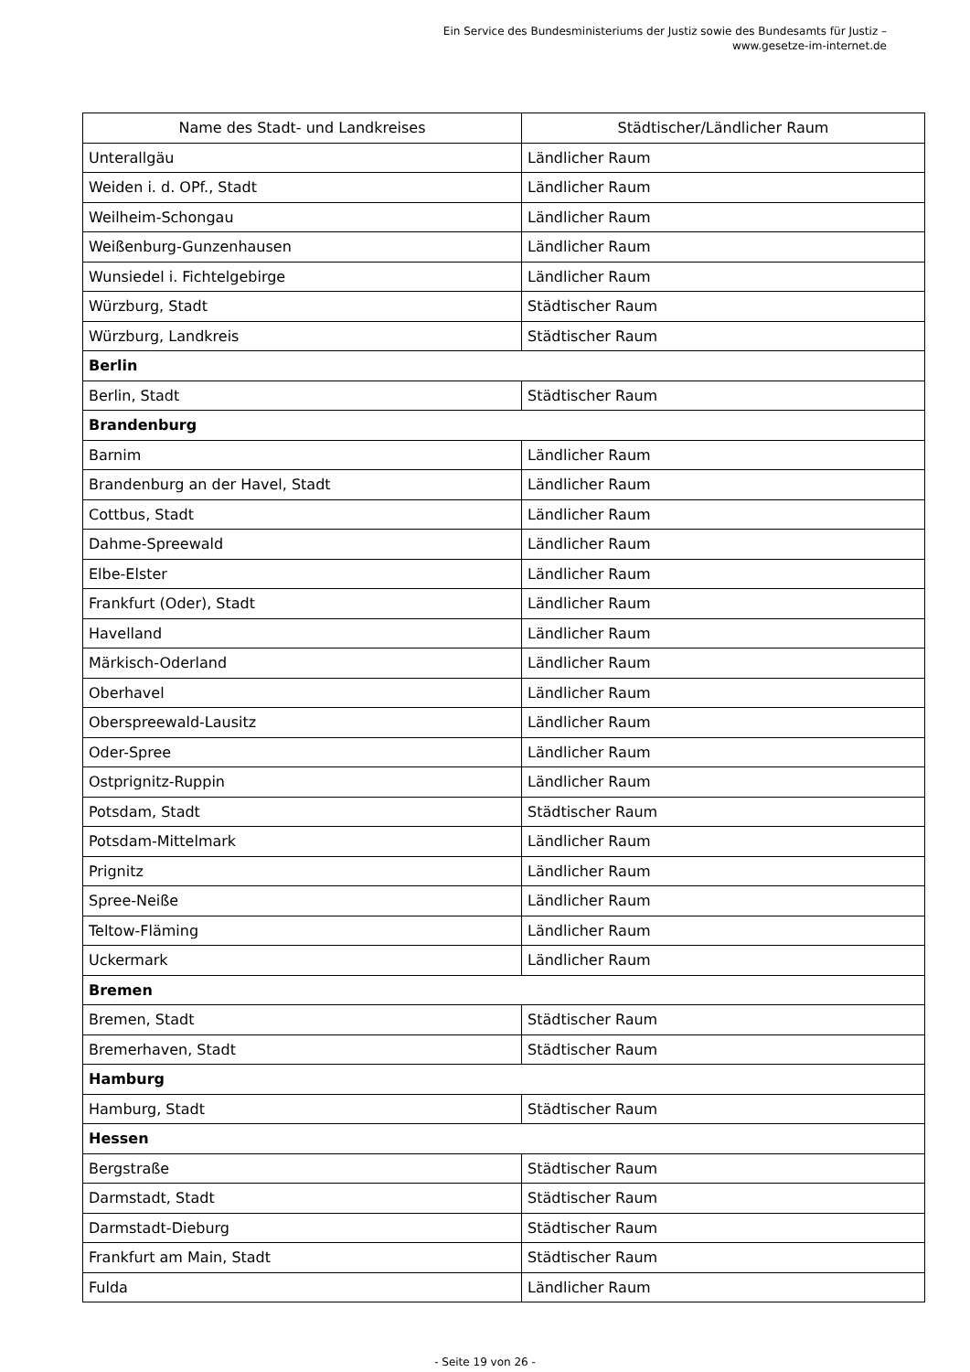Ein Service des Bundesministeriums der Justiz sowie des Bundesamts für Justiz – www.gesetze-im-internet.de
| Name des Stadt- und Landkreises | Städtischer/Ländlicher Raum |
| --- | --- |
| Unterallgäu | Ländlicher Raum |
| Weiden i. d. OPf., Stadt | Ländlicher Raum |
| Weilheim-Schongau | Ländlicher Raum |
| Weißenburg-Gunzenhausen | Ländlicher Raum |
| Wunsiedel i. Fichtelgebirge | Ländlicher Raum |
| Würzburg, Stadt | Städtischer Raum |
| Würzburg, Landkreis | Städtischer Raum |
| Berlin | |
| Berlin, Stadt | Städtischer Raum |
| Brandenburg | |
| Barnim | Ländlicher Raum |
| Brandenburg an der Havel, Stadt | Ländlicher Raum |
| Cottbus, Stadt | Ländlicher Raum |
| Dahme-Spreewald | Ländlicher Raum |
| Elbe-Elster | Ländlicher Raum |
| Frankfurt (Oder), Stadt | Ländlicher Raum |
| Havelland | Ländlicher Raum |
| Märkisch-Oderland | Ländlicher Raum |
| Oberhavel | Ländlicher Raum |
| Oberspreewald-Lausitz | Ländlicher Raum |
| Oder-Spree | Ländlicher Raum |
| Ostprignitz-Ruppin | Ländlicher Raum |
| Potsdam, Stadt | Städtischer Raum |
| Potsdam-Mittelmark | Ländlicher Raum |
| Prignitz | Ländlicher Raum |
| Spree-Neiße | Ländlicher Raum |
| Teltow-Fläming | Ländlicher Raum |
| Uckermark | Ländlicher Raum |
| Bremen | |
| Bremen, Stadt | Städtischer Raum |
| Bremerhaven, Stadt | Städtischer Raum |
| Hamburg | |
| Hamburg, Stadt | Städtischer Raum |
| Hessen | |
| Bergstraße | Städtischer Raum |
| Darmstadt, Stadt | Städtischer Raum |
| Darmstadt-Dieburg | Städtischer Raum |
| Frankfurt am Main, Stadt | Städtischer Raum |
| Fulda | Ländlicher Raum |
- Seite 19 von 26 -